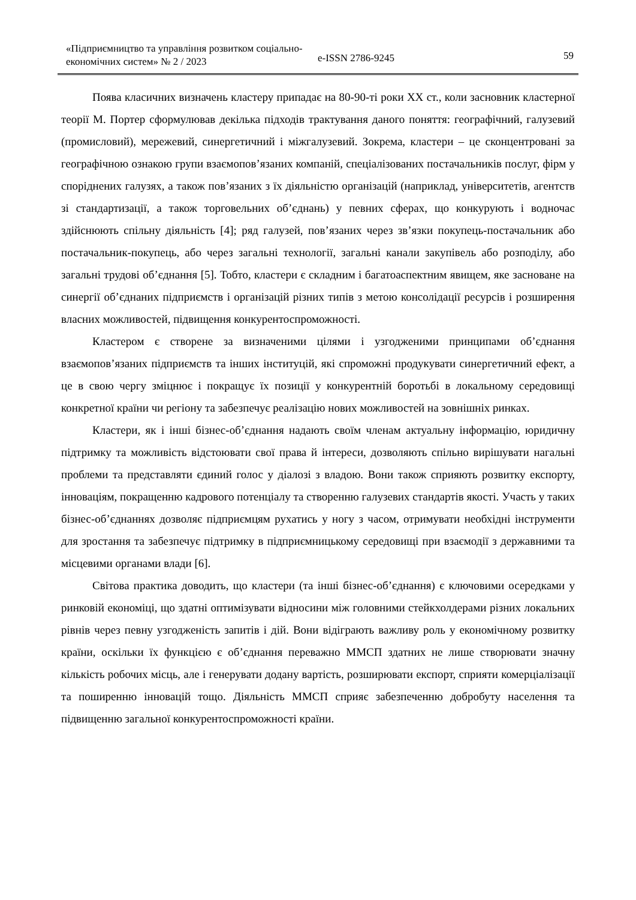«Підприємництво та управління розвитком соціально-економічних систем» № 2 / 2023
e-ISSN 2786-9245
59
Поява класичних визначень кластеру припадає на 80-90-ті роки ХХ ст., коли засновник кластерної теорії М. Портер сформулював декілька підходів трактування даного поняття: географічний, галузевий (промисловий), мережевий, синергетичний і міжгалузевий. Зокрема, кластери – це сконцентровані за географічною ознакою групи взаємопов’язаних компаній, спеціалізованих постачальників послуг, фірм у споріднених галузях, а також пов’язаних з їх діяльністю організацій (наприклад, університетів, агентств зі стандартизації, а також торговельних об’єднань) у певних сферах, що конкурують і водночас здійснюють спільну діяльність [4]; ряд галузей, пов’язаних через зв’язки покупець-постачальник або постачальник-покупець, або через загальні технології, загальні канали закупівель або розподілу, або загальні трудові об’єднання [5]. Тобто, кластери є складним і багатоаспектним явищем, яке засноване на синергії об’єднаних підприємств і організацій різних типів з метою консолідації ресурсів і розширення власних можливостей, підвищення конкурентоспроможності.
Кластером є створене за визначеними цілями і узгодженими принципами об’єднання взаємопов’язаних підприємств та інших інституцій, які спроможні продукувати синергетичний ефект, а це в свою чергу зміцнює і покращує їх позиції у конкурентній боротьбі в локальному середовищі конкретної країни чи регіону та забезпечує реалізацію нових можливостей на зовнішніх ринках.
Кластери, як і інші бізнес-об’єднання надають своїм членам актуальну інформацію, юридичну підтримку та можливість відстоювати свої права й інтереси, дозволяють спільно вирішувати нагальні проблеми та представляти єдиний голос у діалозі з владою. Вони також сприяють розвитку експорту, інноваціям, покращенню кадрового потенціалу та створенню галузевих стандартів якості. Участь у таких бізнес-об’єднаннях дозволяє підприємцям рухатись у ногу з часом, отримувати необхідні інструменти для зростання та забезпечує підтримку в підприємницькому середовищі при взаємодії з державними та місцевими органами влади [6].
Світова практика доводить, що кластери (та інші бізнес-об’єднання) є ключовими осередками у ринковій економіці, що здатні оптимізувати відносини між головними стейкхолдерами різних локальних рівнів через певну узгодженість запитів і дій. Вони відіграють важливу роль у економічному розвитку країни, оскільки їх функцією є об’єднання переважно ММСП здатних не лише створювати значну кількість робочих місць, але і генерувати додану вартість, розширювати експорт, сприяти комерціалізації та поширенню інновацій тощо. Діяльність ММСП сприяє забезпеченню добробуту населення та підвищенню загальної конкурентоспроможності країни.